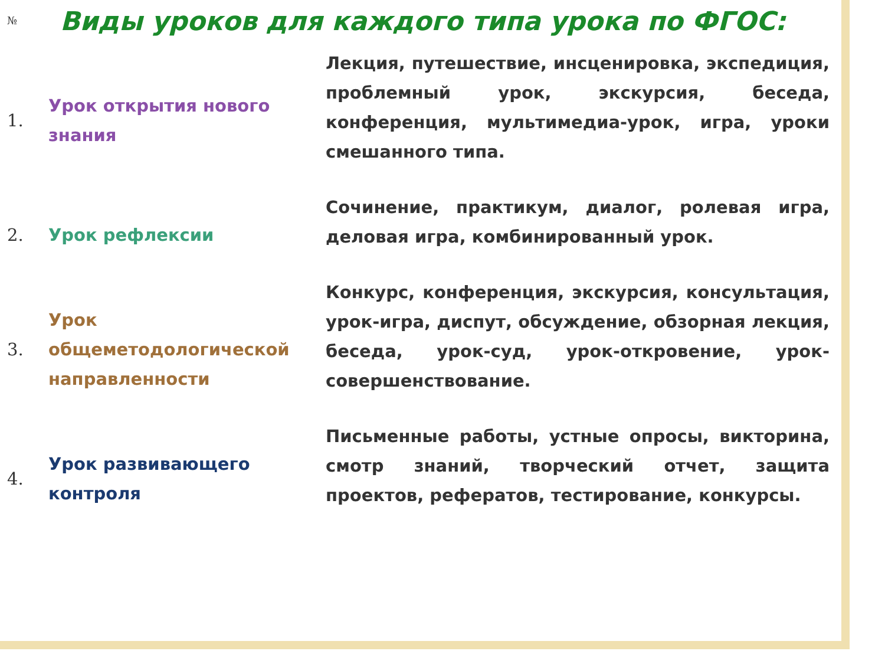| № | Виды уроков для каждого типа урока по ФГОС: | |
| 1. | Урок открытия нового знания | Лекция, путешествие, инсценировка, экспедиция, проблемный урок, экскурсия, беседа, конференция, мультимедиа-урок, игра, уроки смешанного типа. |
| 2. | Урок рефлексии | Сочинение, практикум, диалог, ролевая игра, деловая игра, комбинированный урок. |
| 3. | Урок общеметодологической направленности | Конкурс, конференция, экскурсия, консультация, урок-игра, диспут, обсуждение, обзорная лекция, беседа, урок-суд, урок-откровение, урок-совершенствование. |
| 4. | Урок развивающего контроля | Письменные работы, устные опросы, викторина, смотр знаний, творческий отчет, защита проектов, рефератов, тестирование, конкурсы. |